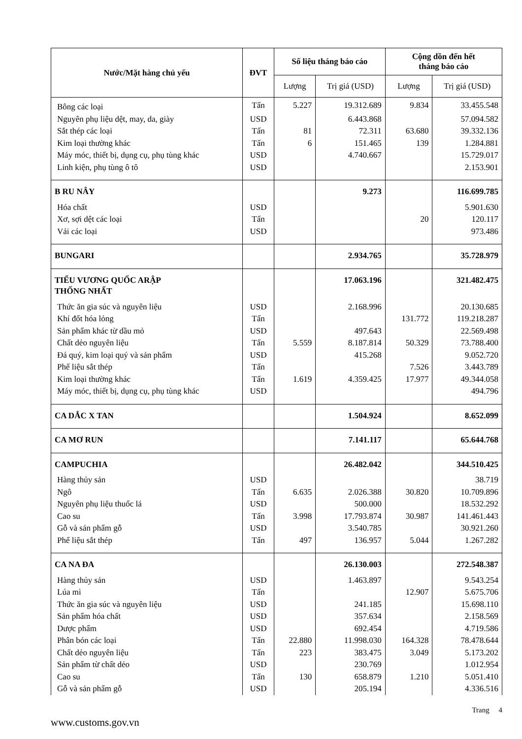| Nước/Mặt hàng chủ yếu | ĐVT | Số liệu tháng báo cáo | | Cộng dồn đến hết tháng báo cáo | |
| --- | --- | --- | --- | --- | --- |
| | | Lượng | Trị giá (USD) | Lượng | Trị giá (USD) |
| Bông các loại | Tấn | 5.227 | 19.312.689 | 9.834 | 33.455.548 |
| Nguyên phụ liệu dệt, may, da, giày | USD | | 6.443.868 | | 57.094.582 |
| Sắt thép các loại | Tấn | 81 | 72.311 | 63.680 | 39.332.136 |
| Kim loại thường khác | Tấn | 6 | 151.465 | 139 | 1.284.881 |
| Máy móc, thiết bị, dụng cụ, phụ tùng khác | USD | | 4.740.667 | | 15.729.017 |
| Linh kiện, phụ tùng ô tô | USD | | | | 2.153.901 |
| B RU NÂY | | | 9.273 | | 116.699.785 |
| Hóa chất | USD | | | | 5.901.630 |
| Xơ, sợi dệt các loại | Tấn | | | 20 | 120.117 |
| Vải các loại | USD | | | | 973.486 |
| BUNGARI | | | 2.934.765 | | 35.728.979 |
| TIỂU VƯƠNG QUỐC ARẬP THỐNG NHẤT | | | 17.063.196 | | 321.482.475 |
| Thức ăn gia súc và nguyên liệu | USD | | 2.168.996 | | 20.130.685 |
| Khí đốt hóa lỏng | Tấn | | | 131.772 | 119.218.287 |
| Sản phẩm khác từ dầu mỏ | USD | | 497.643 | | 22.569.498 |
| Chất dẻo nguyên liệu | Tấn | 5.559 | 8.187.814 | 50.329 | 73.788.400 |
| Đá quý, kim loại quý và sản phẩm | USD | | 415.268 | | 9.052.720 |
| Phế liệu sắt thép | Tấn | | | 7.526 | 3.443.789 |
| Kim loại thường khác | Tấn | 1.619 | 4.359.425 | 17.977 | 49.344.058 |
| Máy móc, thiết bị, dụng cụ, phụ tùng khác | USD | | | | 494.796 |
| CA DẮC X TAN | | | 1.504.924 | | 8.652.099 |
| CA MƠ RUN | | | 7.141.117 | | 65.644.768 |
| CAMPUCHIA | | | 26.482.042 | | 344.510.425 |
| Hàng thủy sản | USD | | | | 38.719 |
| Ngô | Tấn | 6.635 | 2.026.388 | 30.820 | 10.709.896 |
| Nguyên phụ liệu thuốc lá | USD | | 500.000 | | 18.532.292 |
| Cao su | Tấn | 3.998 | 17.793.874 | 30.987 | 141.461.443 |
| Gỗ và sản phẩm gỗ | USD | | 3.540.785 | | 30.921.260 |
| Phế liệu sắt thép | Tấn | 497 | 136.957 | 5.044 | 1.267.282 |
| CA NA ĐA | | | 26.130.003 | | 272.548.387 |
| Hàng thủy sản | USD | | 1.463.897 | | 9.543.254 |
| Lúa mì | Tấn | | | 12.907 | 5.675.706 |
| Thức ăn gia súc và nguyên liệu | USD | | 241.185 | | 15.698.110 |
| Sản phẩm hóa chất | USD | | 357.634 | | 2.158.569 |
| Dược phẩm | USD | | 692.454 | | 4.719.586 |
| Phân bón các loại | Tấn | 22.880 | 11.998.030 | 164.328 | 78.478.644 |
| Chất dẻo nguyên liệu | Tấn | 223 | 383.475 | 3.049 | 5.173.202 |
| Sản phẩm từ chất dẻo | USD | | 230.769 | | 1.012.954 |
| Cao su | Tấn | 130 | 658.879 | 1.210 | 5.051.410 |
| Gỗ và sản phẩm gỗ | USD | | 205.194 | | 4.336.516 |
Trang 4
www.customs.gov.vn